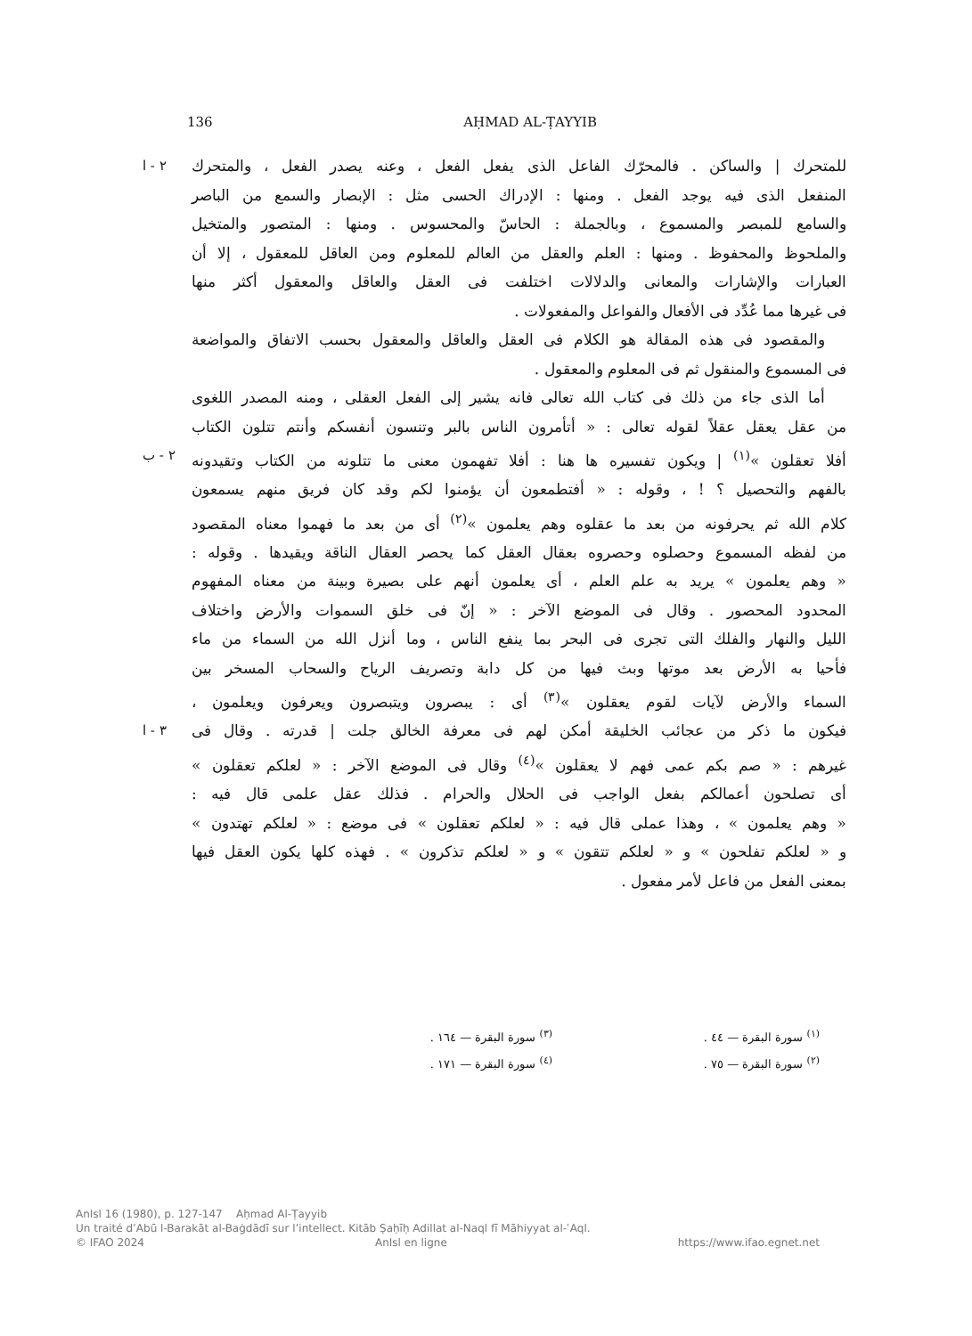136 AḤMAD AL-ṬAYYIB
للمتحرك | والساكن . فالمحرّك الفاعل الذى يفعل الفعل ، وعنه يصدر الفعل ، والمتحرك
٢ - ا
المنفعل الذى فيه يوجد الفعل . ومنها : الإدراك الحسى مثل : الإبصار والسمع من الباصر
والسامع للمبصر والمسموع ، وبالجملة : الحاسّ والمحسوس . ومنها : المتصور والمتخيل
والملحوظ والمحفوظ . ومنها : العلم والعقل من العالم للمعلوم ومن العاقل للمعقول ، إلا أن
العبارات والإشارات والمعانى والدلالات اختلفت فى العقل والعاقل والمعقول أكثر منها
فى غيرها مما عُدِّد فى الأفعال والفواعل والمفعولات .
والمقصود فى هذه المقالة هو الكلام فى العقل والعاقل والمعقول بحسب الاتفاق والمواضعة
فى المسموع والمنقول ثم فى المعلوم والمعقول .
أما الذى جاء من ذلك فى كتاب الله تعالى فانه يشير إلى الفعل العقلى ، ومنه المصدر اللغوى
من عقل يعقل عقلاً لقوله تعالى : « أتأمرون الناس بالبر وتنسون أنفسكم وأنتم تتلون الكتاب
أفلا تعقلون »<sup>(١)</sup> | ويكون تفسيره ها هنا : أفلا تفهمون معنى ما تتلونه من الكتاب وتقيدونه
٢ - ب
بالفهم والتحصيل ؟ ! ، وقوله : « أفتطمعون أن يؤمنوا لكم وقد كان فريق منهم يسمعون
كلام الله ثم يحرفونه من بعد ما عقلوه وهم يعلمون »<sup>(٢)</sup> أى من بعد ما فهموا معناه المقصود
من لفظه المسموع وحصلوه وحصروه بعقال العقل كما يحصر العقال الناقة ويقيدها . وقوله :
« وهم يعلمون » يريد به علم العلم ، أى يعلمون أنهم على بصيرة وبينة من معناه المفهوم
المحدود المحصور . وقال فى الموضع الآخر : « إنّ فى خلق السموات والأرض واختلاف
الليل والنهار والفلك التى تجرى فى البحر بما ينفع الناس ، وما أنزل الله من السماء من ماء
فأحيا به الأرض بعد موتها وبث فيها من كل دابة وتصريف الرياح والسحاب المسخر بين
السماء والأرض لآيات لقوم يعقلون »<sup>(٣)</sup> أى : يبصرون ويتبصرون ويعرفون ويعلمون ،
فيكون ما ذكر من عجائب الخليقة أمكن لهم فى معرفة الخالق جلت | قدرته . وقال فى
٣ - ا
غيرهم : « صم بكم عمى فهم لا يعقلون »<sup>(٤)</sup> وقال فى الموضع الآخر : « لعلكم تعقلون »
أى تصلحون أعمالكم بفعل الواجب فى الحلال والحرام . فذلك عقل علمى قال فيه :
« وهم يعلمون » ، وهذا عملى قال فيه : « لعلكم تعقلون » فى موضع : « لعلكم تهتدون »
و « لعلكم تفلحون » و « لعلكم تتقون » و « لعلكم تذكرون » . فهذه كلها يكون العقل فيها
بمعنى الفعل من فاعل لأمر مفعول .
<sup>(١)</sup> سورة البقرة — ٤٤ .
<sup>(٣)</sup> سورة البقرة — ١٦٤ .
<sup>(٢)</sup> سورة البقرة — ٧٥ .
<sup>(٤)</sup> سورة البقرة — ١٧١ .
AnIsl 16 (1980), p. 127-147 Aḥmad Al-Ṭayyib
Un traité d’Abū l-Barakāt al-Baġdādī sur l’intellect. Kitāb Ṣaḥīḥ Adillat al-Naql fī Māhiyyat al-ʿAql.
© IFAO 2024 AnIsl en ligne https://www.ifao.egnet.net